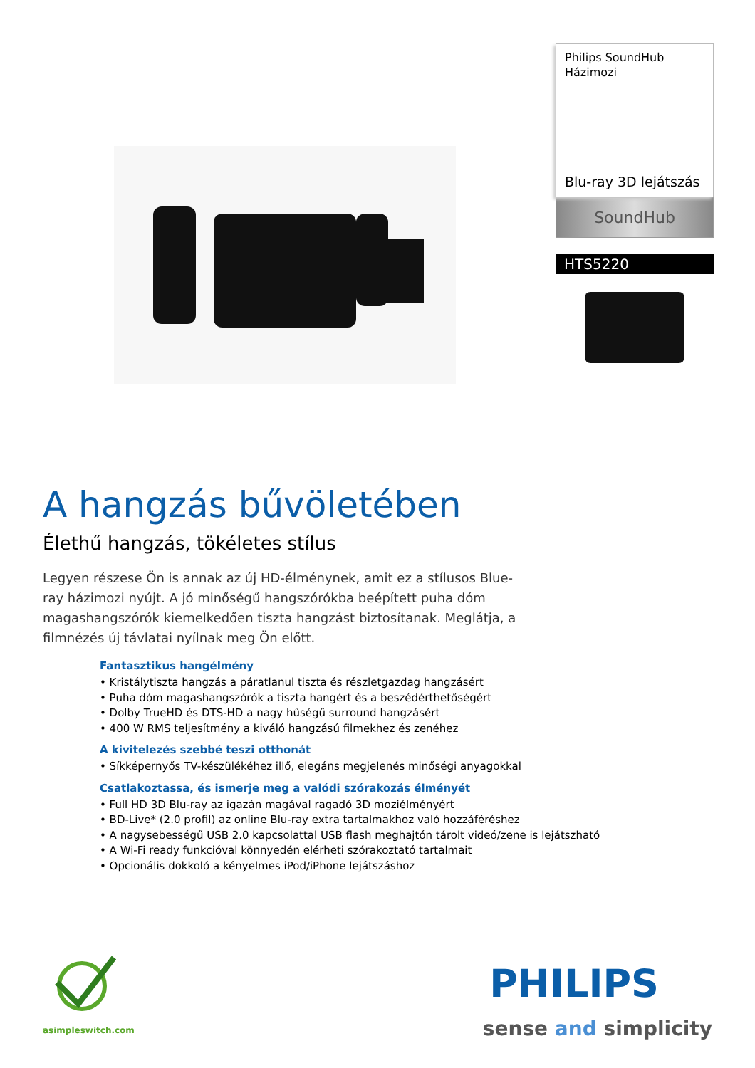Philips SoundHub
Házimozi
Blu-ray 3D lejátszás
SoundHub
HTS5220
A hangzás bűvöletében
Élethű hangzás, tökéletes stílus
Legyen részese Ön is annak az új HD-élménynek, amit ez a stílusos Blue-ray házimozi nyújt. A jó minőségű hangszórókba beépített puha dóm magashangszórók kiemelkedően tiszta hangzást biztosítanak. Meglátja, a filmnézés új távlatai nyílnak meg Ön előtt.
Fantasztikus hangélmény
• Kristálytiszta hangzás a páratlanul tiszta és részletgazdag hangzásért
• Puha dóm magashangszórók a tiszta hangért és a beszédérthetőségért
• Dolby TrueHD és DTS-HD a nagy hűségű surround hangzásért
• 400 W RMS teljesítmény a kiváló hangzású filmekhez és zenéhez
A kivitelezés szebbé teszi otthonát
• Síkképernyős TV-készülékéhez illő, elegáns megjelenés minőségi anyagokkal
Csatlakoztassa, és ismerje meg a valódi szórakozás élményét
• Full HD 3D Blu-ray az igazán magával ragadó 3D moziélményért
• BD-Live* (2.0 profil) az online Blu-ray extra tartalmakhoz való hozzáféréshez
• A nagysebességű USB 2.0 kapcsolattal USB flash meghajtón tárolt videó/zene is lejátszható
• A Wi-Fi ready funkcióval könnyedén elérheti szórakoztató tartalmait
• Opcionális dokkoló a kényelmes iPod/iPhone lejátszáshoz
asimpleswitch.com
PHILIPS
sense and simplicity